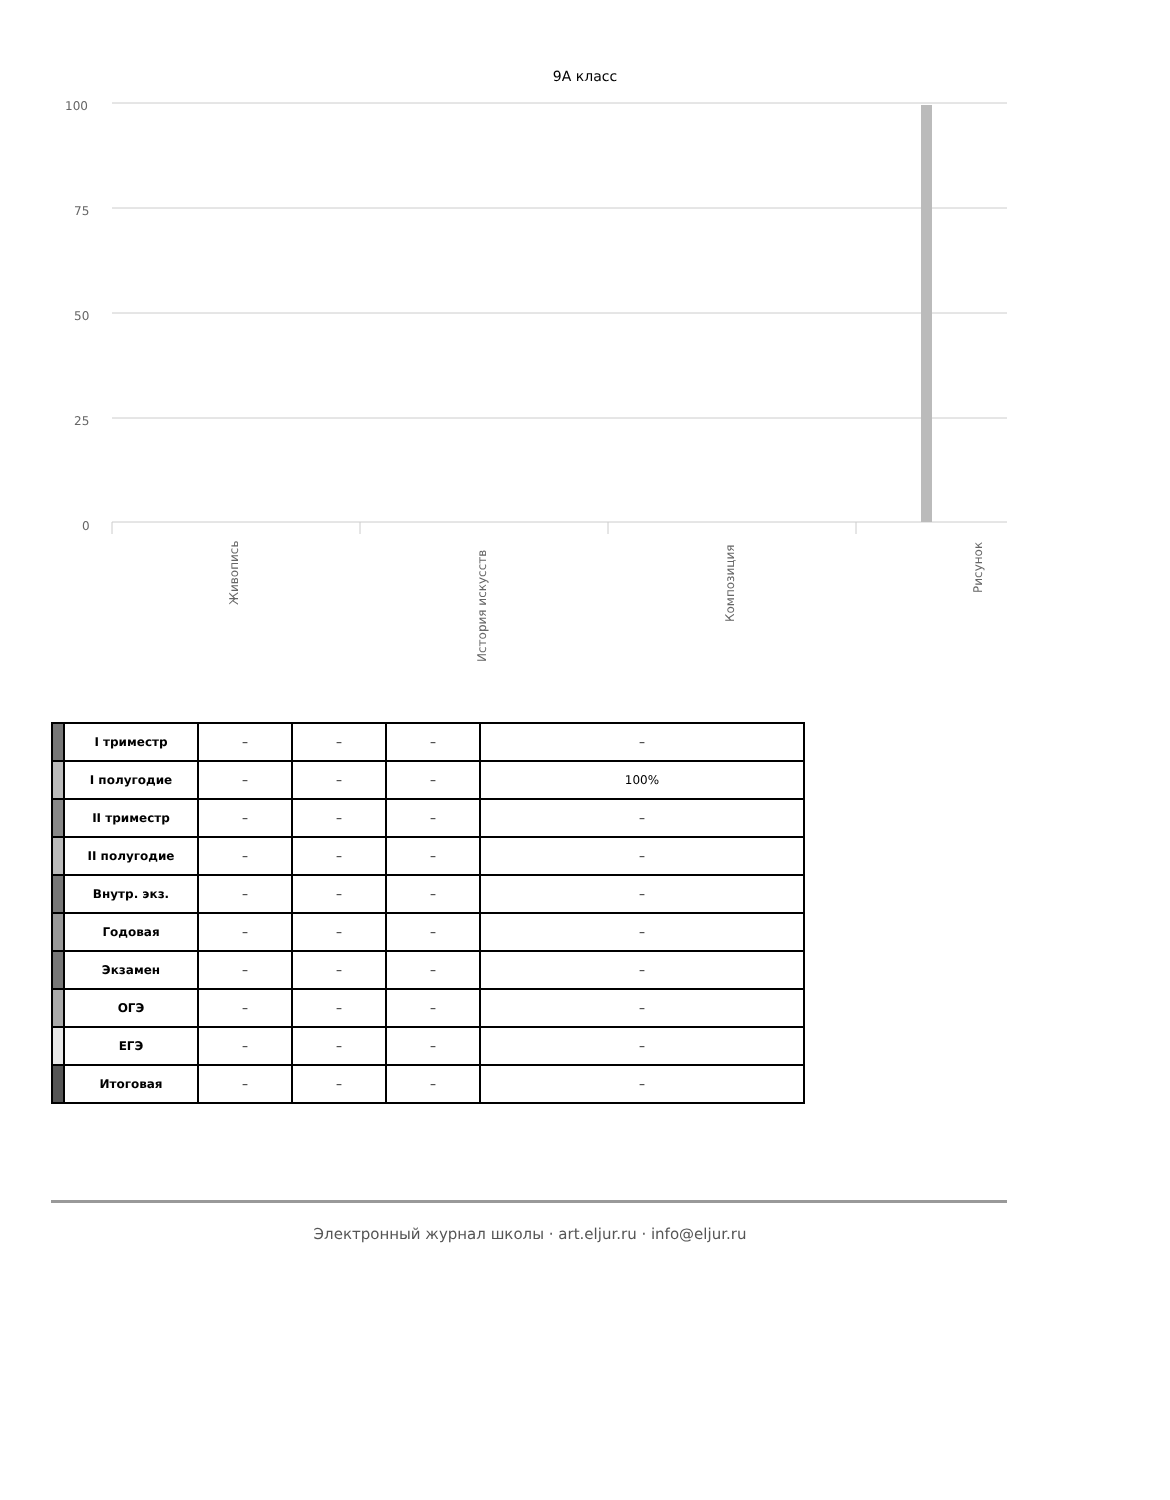9А класс
100
75
50
25
0
Живопись
История искусств
Композиция
Рисунок
| | I триместр | – | – | – | – |
| | I полугодие | – | – | – | 100% |
| | II триместр | – | – | – | – |
| | II полугодие | – | – | – | – |
| | Внутр. экз. | – | – | – | – |
| | Годовая | – | – | – | – |
| | Экзамен | – | – | – | – |
| | ОГЭ | – | – | – | – |
| | ЕГЭ | – | – | – | – |
| | Итоговая | – | – | – | – |
Электронный журнал школы · art.eljur.ru · info@eljur.ru